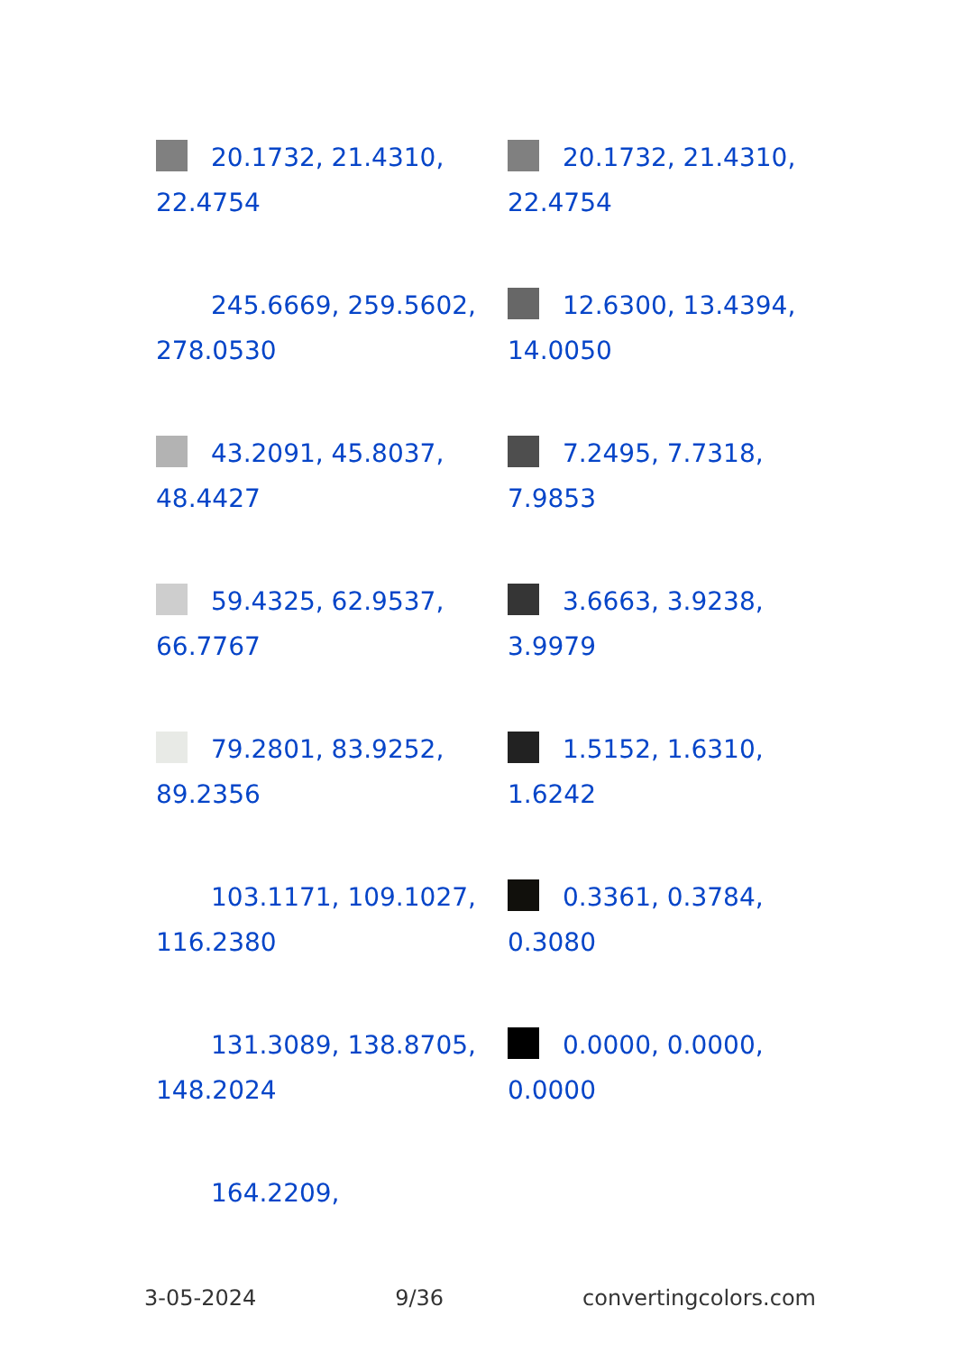20.1732, 21.4310, 22.4754
20.1732, 21.4310, 22.4754
245.6669, 259.5602, 278.0530
12.6300, 13.4394, 14.0050
43.2091, 45.8037, 48.4427
7.2495, 7.7318, 7.9853
59.4325, 62.9537, 66.7767
3.6663, 3.9238, 3.9979
79.2801, 83.9252, 89.2356
1.5152, 1.6310, 1.6242
103.1171, 109.1027, 116.2380
0.3361, 0.3784, 0.3080
131.3089, 138.8705, 148.2024
0.0000, 0.0000, 0.0000
164.2209,
3-05-2024 9/36 convertingcolors.com